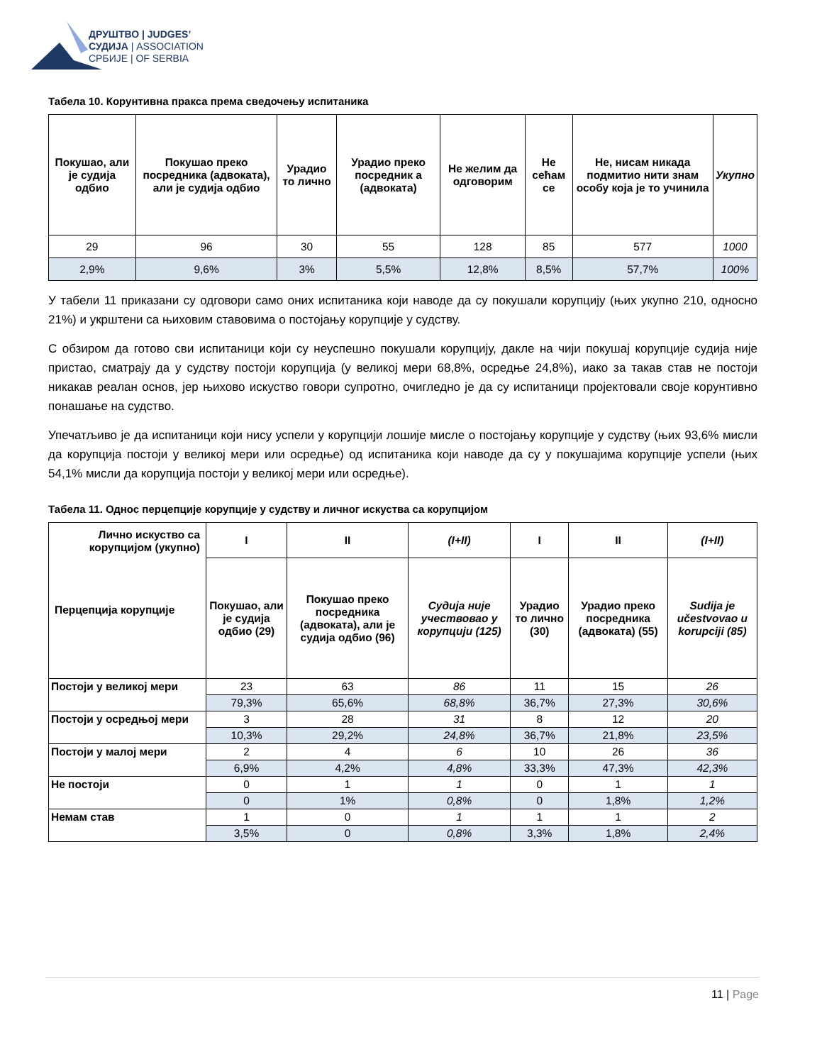ДРУШТВО | JUDGES’
СУДИЈА | ASSOCIATION
СРБИЈЕ | OF SERBIA
Табела 10. Корунтивна пракса према сведочењу испитаника
| Покушао, али је судија одбио | Покушао преко посредника (адвоката), али је судија одбио | Урадио то лично | Урадио преко посредник а (адвоката) | Не желим да одговорим | Не сећам се | Не, нисам никада подмитио нити знам особу која је то учинила | Укупно |
| --- | --- | --- | --- | --- | --- | --- | --- |
| 29 | 96 | 30 | 55 | 128 | 85 | 577 | 1000 |
| 2,9% | 9,6% | 3% | 5,5% | 12,8% | 8,5% | 57,7% | 100% |
У табели 11 приказани су одговори само оних испитаника који наводе да су покушали корупцију (њих укупно 210, односно 21%) и укрштени са њиховим ставовима о постојању корупције у судству.
С обзиром да готово сви испитаници који су неуспешно покушали корупцију, дакле на чији покушај корупције судија није пристао, сматрају да у судству постоји корупција (у великој мери 68,8%, осредње 24,8%), иако за такав став не постоји никакав реалан основ, јер њихово искуство говори супротно, очигледно је да су испитаници пројектовали своје корунтивно понашање на судство.
Упечатљиво је да испитаници који нису успели у корупцији лошије мисле о постојању корупције у судству (њих 93,6% мисли да корупција постоји у великој мери или осредње) од испитаника који наводе да су у покушајима корупције успели (њих 54,1% мисли да корупција постоји у великој мери или осредње).
Табела 11. Однос перцепције корупције у судству и личног искуства са корупцијом
| Лично искуство са корупцијом (укупно) Перцепција корупције | I | II | (I+II) | I | II | (I+II) |
| --- | --- | --- | --- | --- | --- | --- |
| | Покушао, али је судија одбио (29) | Покушао преко посредника (адвоката), али је судија одбио (96) | Судија није учествовао у корупцији (125) | Урадио то лично (30) | Урадио преко посредника (адвоката) (55) | Sudija je učestvovao u korupciji (85) |
| Постоји у великој мери | 23 | 63 | 86 | 11 | 15 | 26 |
| | 79,3% | 65,6% | 68,8% | 36,7% | 27,3% | 30,6% |
| Постоји у осредњој мери | 3 | 28 | 31 | 8 | 12 | 20 |
| | 10,3% | 29,2% | 24,8% | 36,7% | 21,8% | 23,5% |
| Постоји у малој мери | 2 | 4 | 6 | 10 | 26 | 36 |
| | 6,9% | 4,2% | 4,8% | 33,3% | 47,3% | 42,3% |
| Не постоји | 0 | 1 | 1 | 0 | 1 | 1 |
| | 0 | 1% | 0,8% | 0 | 1,8% | 1,2% |
| Немам став | 1 | 0 | 1 | 1 | 1 | 2 |
| | 3,5% | 0 | 0,8% | 3,3% | 1,8% | 2,4% |
11 | Page